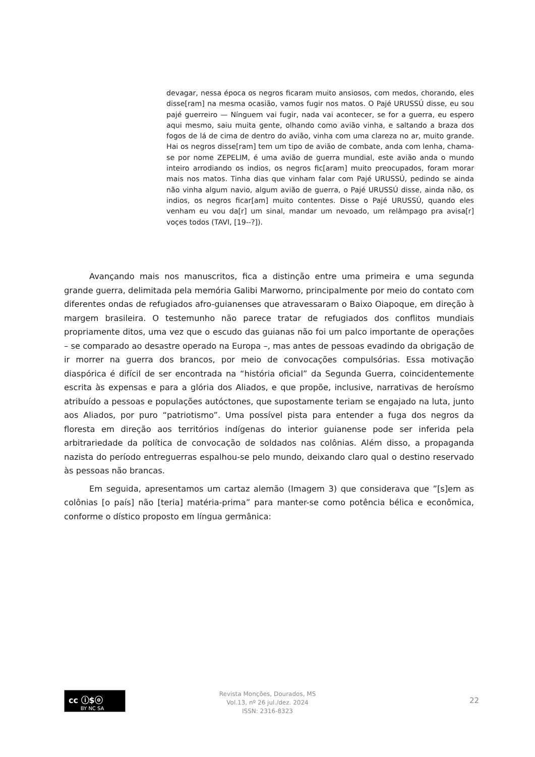devagar, nessa época os negros ficaram muito ansiosos, com medos, chorando, eles disse[ram] na mesma ocasião, vamos fugir nos matos. O Pajé URUSSÚ disse, eu sou pajé guerreiro — Nínguem vai fugir, nada vai acontecer, se for a guerra, eu espero aqui mesmo, saiu muita gente, olhando como avião vinha, e saltando a braza dos fogos de lá de cima de dentro do avião, vinha com uma clareza no ar, muito grande. Hai os negros disse[ram] tem um tipo de avião de combate, anda com lenha, chama-se por nome ZEPELIM, é uma avião de guerra mundial, este avião anda o mundo inteiro arrodiando os indios, os negros fic[aram] muito preocupados, foram morar mais nos matos. Tinha dias que vinham falar com Pajé URUSSÚ, pedindo se ainda não vinha algum navio, algum avião de guerra, o Pajé URUSSÚ disse, ainda não, os indios, os negros ficar[am] muito contentes. Disse o Pajé URUSSÚ, quando eles venham eu vou da[r] um sinal, mandar um nevoado, um relâmpago pra avisa[r] voçes todos (TAVI, [19--?]).
Avançando mais nos manuscritos, fica a distinção entre uma primeira e uma segunda grande guerra, delimitada pela memória Galibi Marworno, principalmente por meio do contato com diferentes ondas de refugiados afro-guianenses que atravessaram o Baixo Oiapoque, em direção à margem brasileira. O testemunho não parece tratar de refugiados dos conflitos mundiais propriamente ditos, uma vez que o escudo das guianas não foi um palco importante de operações – se comparado ao desastre operado na Europa –, mas antes de pessoas evadindo da obrigação de ir morrer na guerra dos brancos, por meio de convocações compulsórias. Essa motivação diaspórica é difícil de ser encontrada na “história oficial” da Segunda Guerra, coincidentemente escrita às expensas e para a glória dos Aliados, e que propõe, inclusive, narrativas de heroísmo atribuído a pessoas e populações autóctones, que supostamente teriam se engajado na luta, junto aos Aliados, por puro “patriotismo”. Uma possível pista para entender a fuga dos negros da floresta em direção aos territórios indígenas do interior guianense pode ser inferida pela arbitrariedade da política de convocação de soldados nas colônias. Além disso, a propaganda nazista do período entreguerras espalhou-se pelo mundo, deixando claro qual o destino reservado às pessoas não brancas.
Em seguida, apresentamos um cartaz alemão (Imagem 3) que considerava que ”[s]em as colônias [o país] não [teria] matéria-prima” para manter-se como potência bélica e econômica, conforme o dístico proposto em língua germânica:
cc ⓘ$ⓞ
BY NC SA
Revista Monções, Dourados, MS
Vol.13, nº 26 jul./dez. 2024
ISSN: 2316-8323
22